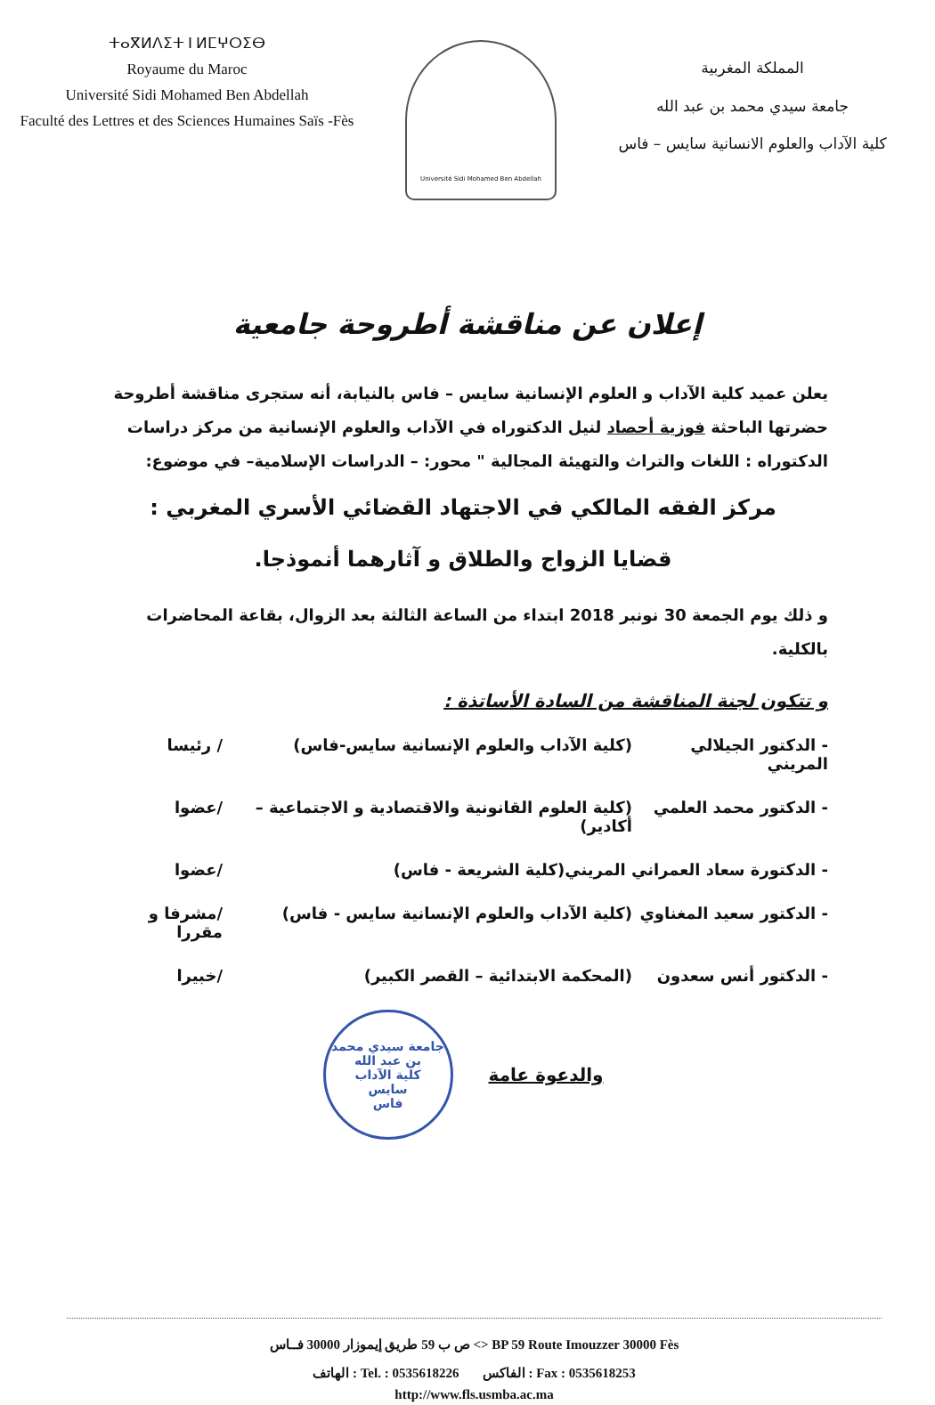ⵜⴰⴳⵍⴷⵉⵜ ⵏ ⵍⵎⵖⵔⵉⴱ
Royaume du Maroc
Université Sidi Mohamed Ben Abdellah
Faculté des Lettres et des Sciences Humaines Saïs -Fès
Université Sidi Mohamed Ben Abdellah
المملكة المغربية
جامعة سيدي محمد بن عبد الله
كلية الآداب والعلوم الانسانية سايس – فاس
إعلان عن مناقشة أطروحة جامعية
يعلن عميد كلية الآداب و العلوم الإنسانية سايس – فاس بالنيابة، أنه ستجرى مناقشة أطروحة حضرتها الباحثة فوزية أحصاد لنيل الدكتوراه في الآداب والعلوم الإنسانية من مركز دراسات الدكتوراه : اللغات والتراث والتهيئة المجالية " محور: – الدراسات الإسلامية– في موضوع:
مركز الفقه المالكي في الاجتهاد القضائي الأسري المغربي :
قضايا الزواج والطلاق و آثارهما أنموذجا.
و ذلك يوم الجمعة 30 نونبر 2018 ابتداء من الساعة الثالثة بعد الزوال، بقاعة المحاضرات بالكلية.
و تتكون لجنة المناقشة من السادة الأساتذة :
- الدكتور الجيلالي المريني (كلية الآداب والعلوم الإنسانية سايس-فاس) / رئيسا
- الدكتور محمد العلمي (كلية العلوم القانونية والاقتصادية و الاجتماعية – أكادير) /عضوا
- الدكتورة سعاد العمراني المريني (كلية الشريعة - فاس) /عضوا
- الدكتور سعيد المغناوي (كلية الآداب والعلوم الإنسانية سايس - فاس) /مشرفا و مقررا
- الدكتور أنس سعدون (المحكمة الابتدائية – القصر الكبير) /خبيرا
والدعوة عامة
جامعة سيدي محمد بن عبد الله
كلية الآداب
سايس
فاس
ص ب 59 طريق إيموزار 30000 فــاس <> BP 59 Route Imouzzer 30000 Fès
الهاتف : Tel. : 0535618226 الفاكس : Fax : 0535618253
http://www.fls.usmba.ac.ma